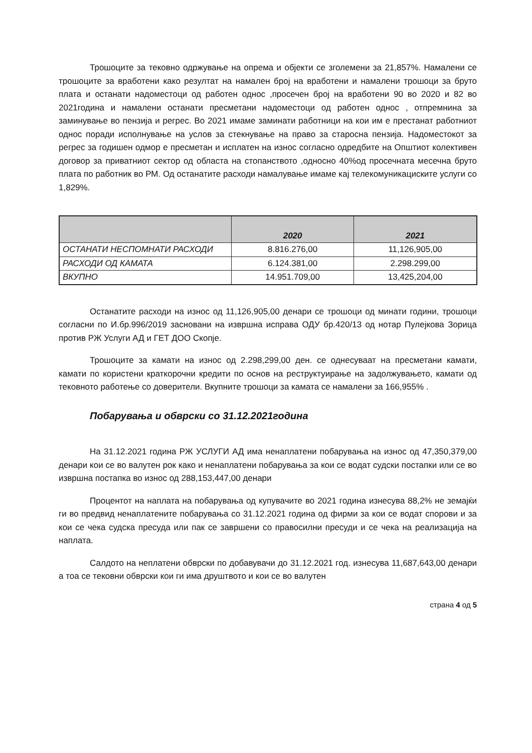Трошоците за тековно одржување на опрема и објекти се зголемени за 21,857%. Намалени се трошоците за вработени како резултат на намален број на вработени и намалени трошоци за бруто плата и останати надоместоци од работен однос ,просечен број на вработени 90 во 2020 и 82 во 2021година и намалени останати пресметани надоместоци од работен однос , отпремнина за заминување во пензија и регрес. Во 2021 имаме заминати работници на кои им е престанат работниот однос поради исполнување на услов за стекнување на право за старосна пензија. Надоместокот за регрес за годишен одмор е пресметан и исплатен на износ согласно одредбите на Општиот колективен договор за приватниот сектор од областа на стопанството ,односно 40%од просечната месечна бруто плата по работник во РМ. Од останатите расходи намалување имаме кај телекомуникациските услуги со 1,829%.
| | 2020 | 2021 |
| --- | --- | --- |
| ОСТАНАТИ НЕСПОМНАТИ РАСХОДИ | 8.816.276,00 | 11,126,905,00 |
| РАСХОДИ ОД КАМАТА | 6.124.381,00 | 2.298.299,00 |
| ВКУПНО | 14.951.709,00 | 13,425,204,00 |
Останатите расходи на износ од 11,126,905,00 денари се трошоци од минати години, трошоци согласни по И.бр.996/2019 засновани на извршна исправа ОДУ бр.420/13 од нотар Пулејкова Зорица против РЖ Услуги АД и ГЕТ ДОО Скопје.
Трошоците за камати на износ од 2.298,299,00 ден. се однесуваат на пресметани камати, камати по користени краткорочни кредити по основ на реструктуирање на задолжувањето, камати од тековното работење со доверители. Вкупните трошоци за камата се намалени за 166,955% .
Побарувања и обврски со 31.12.2021година
На 31.12.2021 година РЖ УСЛУГИ АД има ненаплатени побарувања на износ од 47,350,379,00 денари кои се во валутен рок како и ненаплатени побарувања за кои се водат судски постапки или се во извршна постапка во износ од 288,153,447,00 денари
Процентот на наплата на побарувања од купувачите во 2021 година изнесува 88,2% не земајќи ги во предвид ненаплатените побарувања со 31.12.2021 година од фирми за кои се водат спорови и за кои се чека судска пресуда или пак се завршени со правосилни пресуди и се чека на реализација на наплата.
Салдото на неплатени обврски по добавувачи до 31.12.2021 год. изнесува 11,687,643,00 денари а тоа се тековни обврски кои ги има друштвото и кои се во валутен
страна 4 од 5